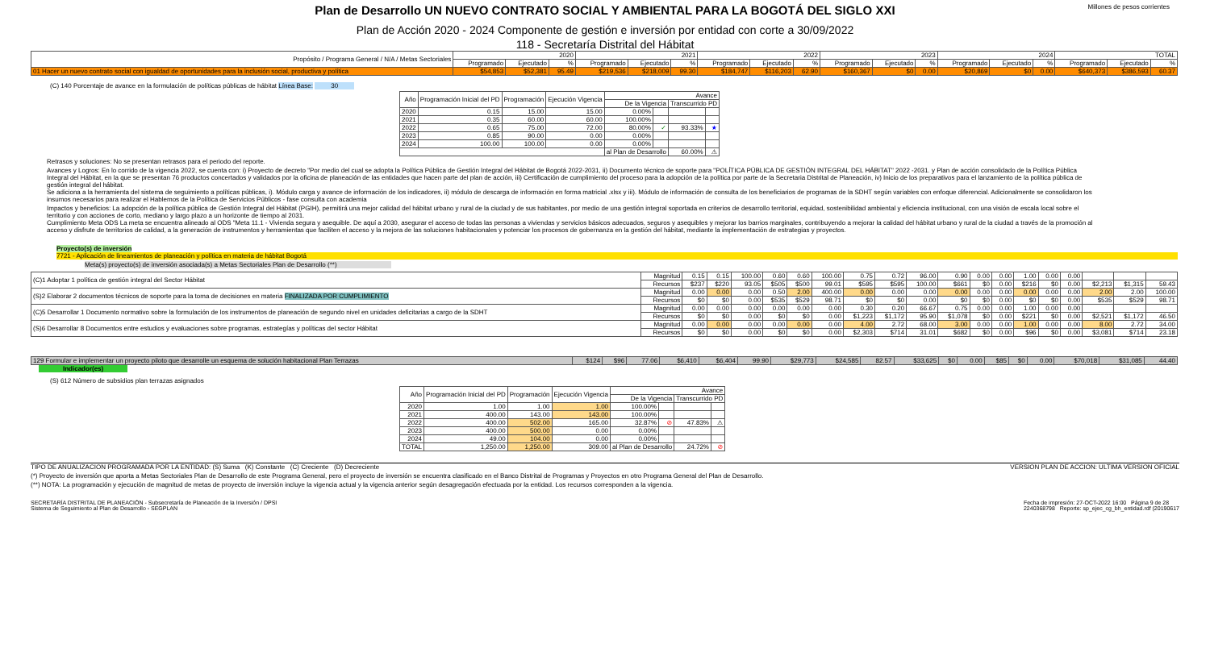Millones de pesos corrientes
Plan de Desarrollo UN NUEVO CONTRATO SOCIAL Y AMBIENTAL PARA LA BOGOTÁ DEL SIGLO XXI
Plan de Acción 2020 - 2024 Componente de gestión e inversión por entidad con corte a 30/09/2022
118 - Secretaría Distrital del Hábitat
| Propósito / Programa General / N/A / Metas Sectoriales | 2020 | | | 2021 | | | 2022 | | | 2023 | | | 2024 | | | TOTAL | | |
| --- | --- | --- | --- | --- | --- | --- | --- | --- | --- | --- | --- | --- | --- | --- | --- | --- | --- | --- |
| | Programado | Ejecutado | % | Programado | Ejecutado | % | Programado | Ejecutado | % | Programado | Ejecutado | % | Programado | Ejecutado | % | Programado | Ejecutado | % |
| 01 Hacer un nuevo contrato social con igualdad de oportunidades para la inclusión social, productiva y política | $54,853 | $52,381 | 95.49 | $219,536 | $218,009 | 99.30 | $184,747 | $116,203 | 62.90 | $160,367 | $0 | 0.00 | $20,869 | $0 | 0.00 | $640,373 | $386,593 | 60.37 |
(C) 140 Porcentaje de avance en la formulación de políticas públicas de hábitat Línea Base: 30
| Año | Programación Inicial del PD | Programación | Ejecución Vigencia | Avance | | | |
| --- | --- | --- | --- | --- | --- | --- | --- |
| | | | | De la Vigencia | | Transcurrido PD | |
| 2020 | 0.15 | 15.00 | 15.00 | 0.00% | | | |
| 2021 | 0.35 | 60.00 | 60.00 | 100.00% | | | |
| 2022 | 0.65 | 75.00 | 72.00 | 80.00% | ✓ | 93.33% | ★ |
| 2023 | 0.85 | 90.00 | 0.00 | 0.00% | | | |
| 2024 | 100.00 | 100.00 | 0.00 | 0.00% | | | |
| | | | | al Plan de Desarrollo | | 60.00% | ⚠ |
Retrasos y soluciones: No se presentan retrasos para el periodo del reporte.
Avances y Logros: En lo corrido de la vigencia 2022, se cuenta con: i) Proyecto de decreto "Por medio del cual se adopta la Política Pública de Gestión Integral del Hábitat de Bogotá 2022-2031, ii) Documento técnico de soporte para "POLÍTICA PÚBLICA DE GESTIÓN INTEGRAL DEL HÁBITAT" 2022 -2031. y Plan de acción consolidado de la Política Pública Integral del Hábitat, en la que se presentan 76 productos concertados y validados por la oficina de planeación de las entidades que hacen parte del plan de acción, iii) Certificación de cumplimiento del proceso para la adopción de la política por parte de la Secretaria Distrital de Planeación, iv) Inicio de los preparativos para el lanzamiento de la política pública de gestión integral del hábitat.
Se adiciona a la herramienta del sistema de seguimiento a políticas públicas, i). Módulo carga y avance de información de los indicadores, ii) módulo de descarga de información en forma matricial .xlsx y iii). Módulo de información de consulta de los beneficiarios de programas de la SDHT según variables con enfoque diferencial. Adicionalmente se consolidaron los insumos necesarios para realizar el Hablemos de la Política de Servicios Públicos - fase consulta con academia
Impactos y beneficios: La adopción de la política pública de Gestión Integral del Hábitat (PGIH), permitirá una mejor calidad del hábitat urbano y rural de la ciudad y de sus habitantes, por medio de una gestión integral soportada en criterios de desarrollo territorial, equidad, sostenibilidad ambiental y eficiencia institucional, con una visión de escala local sobre el territorio y con acciones de corto, mediano y largo plazo a un horizonte de tiempo al 2031.
Cumplimiento Meta ODS La meta se encuentra alineado al ODS "Meta 11.1 - Vivienda segura y asequible. De aquí a 2030, asegurar el acceso de todas las personas a viviendas y servicios básicos adecuados, seguros y asequibles y mejorar los barrios marginales, contribuyendo a mejorar la calidad del hábitat urbano y rural de la ciudad a través de la promoción al acceso y disfrute de territorios de calidad, a la generación de instrumentos y herramientas que faciliten el acceso y la mejora de las soluciones habitacionales y potenciar los procesos de gobernanza en la gestión del hábitat, mediante la implementación de estrategias y proyectos.
Proyecto(s) de inversión
7721 - Aplicación de lineamientos de planeación y política en materia de hábitat Bogotá
Meta(s) proyecto(s) de inversión asociada(s) a Metas Sectoriales Plan de Desarrollo (**)
| (C)1 Adoptar 1 política de gestión integral del Sector Hábitat | Magnitud | 0.15 | 0.15 | 100.00 | 0.60 | 0.60 | 100.00 | 0.75 | 0.72 | 96.00 | 0.90 | 0.00 | 0.00 | 1.00 | 0.00 | 0.00 | | | |
| | Recursos | $237 | $220 | 93.05 | $505 | $500 | 99.01 | $595 | $595 | 100.00 | $661 | $0 | 0.00 | $216 | $0 | 0.00 | $2,213 | $1,315 | 59.43 |
| (S)2 Elaborar 2 documentos técnicos de soporte para la toma de decisiones en materia FINALIZADA POR CUMPLIMIENTO | Magnitud | 0.00 | 0.00 | 0.00 | 0.50 | 2.00 | 400.00 | 0.00 | 0.00 | 0.00 | 0.00 | 0.00 | 0.00 | 0.00 | 0.00 | 0.00 | 2.00 | 2.00 | 100.00 |
| | Recursos | $0 | $0 | 0.00 | $535 | $529 | 98.71 | $0 | $0 | 0.00 | $0 | $0 | 0.00 | $0 | $0 | 0.00 | $535 | $529 | 98.71 |
| (C)5 Desarrollar 1 Documento normativo sobre la formulación de los instrumentos de planeación de segundo nivel en unidades deficitarias a cargo de la SDHT | Magnitud | 0.00 | 0.00 | 0.00 | 0.00 | 0.00 | 0.00 | 0.30 | 0.20 | 66.67 | 0.75 | 0.00 | 0.00 | 1.00 | 0.00 | 0.00 | | | |
| | Recursos | $0 | $0 | 0.00 | $0 | $0 | 0.00 | $1,223 | $1,172 | 95.90 | $1,078 | $0 | 0.00 | $221 | $0 | 0.00 | $2,521 | $1,172 | 46.50 |
| (S)6 Desarrollar 8 Documentos entre estudios y evaluaciones sobre programas, estrategías y políticas del sector Hábitat | Magnitud | 0.00 | 0.00 | 0.00 | 0.00 | 0.00 | 0.00 | 4.00 | 2.72 | 68.00 | 3.00 | 0.00 | 0.00 | 1.00 | 0.00 | 0.00 | 8.00 | 2.72 | 34.00 |
| | Recursos | $0 | $0 | 0.00 | $0 | $0 | 0.00 | $2,303 | $714 | 31.01 | $682 | $0 | 0.00 | $96 | $0 | 0.00 | $3,081 | $714 | 23.18 |
| 129 Formular e implementar un proyecto piloto que desarrolle un esquema de solución habitacional Plan Terrazas | $124 | $96 | 77.06 | $6,410 | $6,404 | 99.90 | $29,773 | $24,585 | 82.57 | $33,625 | $0 | 0.00 | $85 | $0 | 0.00 | $70,018 | $31,085 | 44.40 |
Indicador(es)
(S) 612 Número de subsidios plan terrazas asignados
| Año | Programación Inicial del PD | Programación | Ejecución Vigencia | Avance | | | |
| --- | --- | --- | --- | --- | --- | --- | --- |
| | | | | De la Vigencia | | Transcurrido PD | |
| 2020 | 1.00 | 1.00 | 1.00 | 100.00% | | | |
| 2021 | 400.00 | 143.00 | 143.00 | 100.00% | | | |
| 2022 | 400.00 | 502.00 | 165.00 | 32.87% | ⊘ | 47.83% | ⚠ |
| 2023 | 400.00 | 500.00 | 0.00 | 0.00% | | | |
| 2024 | 49.00 | 104.00 | 0.00 | 0.00% | | | |
| TOTAL | 1,250.00 | 1,250.00 | 309.00 | al Plan de Desarrollo | | 24.72% | ⊘ |
TIPO DE ANUALIZACION PROGRAMADA POR LA ENTIDAD: (S) Suma (K) Constante (C) Creciente (D) Decreciente VERSION PLAN DE ACCION: ULTIMA VERSION OFICIAL
(*) Proyecto de inversión que aporta a Metas Sectoriales Plan de Desarrollo de este Programa General, pero el proyecto de inversión se encuentra clasificado en el Banco Distrital de Programas y Proyectos en otro Programa General del Plan de Desarrollo.
(**) NOTA: La programación y ejecución de magnitud de metas de proyecto de inversión incluye la vigencia actual y la vigencia anterior según desagregación efectuada por la entidad. Los recursos corresponden a la vigencia.
SECRETARÍA DISTRITAL DE PLANEACIÓN - Subsecretaría de Planeación de la Inversión / DPSI
Sistema de Seguimiento al Plan de Desarrollo - SEGPLAN Fecha de impresión: 27-OCT-2022 16:00 Página 9 de 28
2240368798 Reporte: sp_ejec_cg_bh_entidad.rdf (20190617